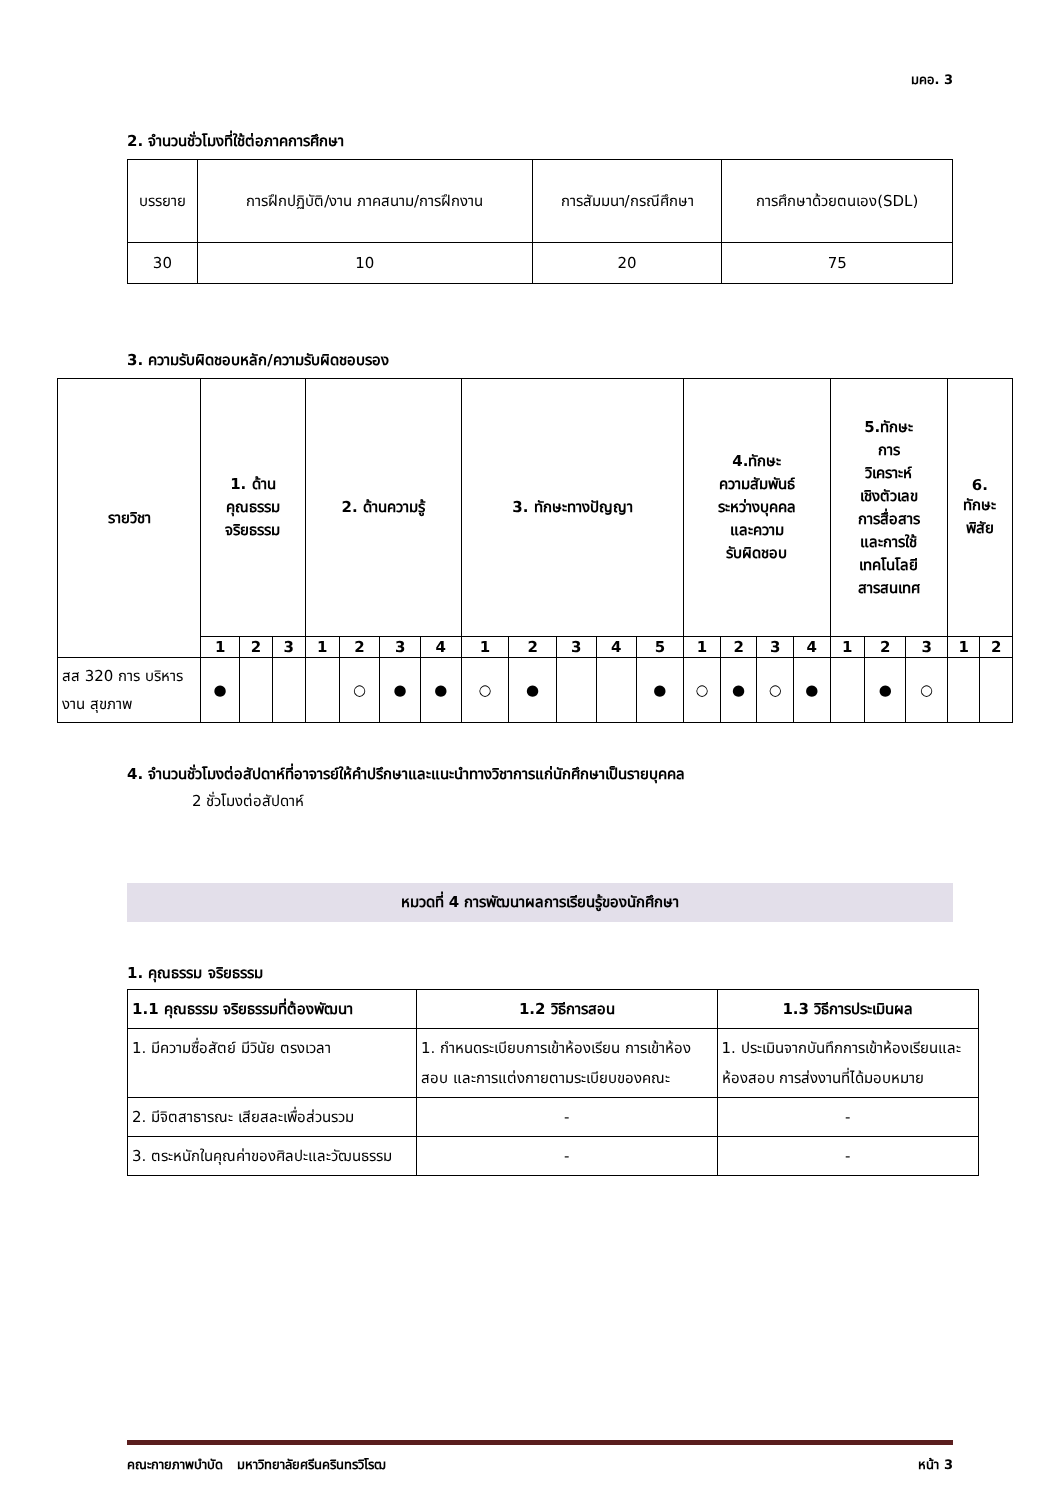มคอ. 3
2. จำนวนชั่วโมงที่ใช้ต่อภาคการศึกษา
| บรรยาย | การฝึกปฏิบัติ/งาน ภาคสนาม/การฝึกงาน | การสัมมนา/กรณีศึกษา | การศึกษาด้วยตนเอง(SDL) |
| 30 | 10 | 20 | 75 |
3. ความรับผิดชอบหลัก/ความรับผิดชอบรอง
| รายวิชา | 1. ด้าน คุณธรรม จริยธรรม | | | 2. ด้านความรู้ | | | | 3. ทักษะทางปัญญา | | | | | 4.ทักษะ ความสัมพันธ์ ระหว่างบุคคล และความ รับผิดชอบ | | | | 5.ทักษะ การ วิเคราะห์ เชิงตัวเลข การสื่อสาร และการใช้ เทคโนโลยี สารสนเทศ | | | 6. ทักษะ พิสัย | |
| --- | --- | --- | --- | --- | --- | --- | --- | --- | --- | --- | --- | --- | --- | --- | --- | --- | --- | --- | --- | --- | --- |
| | 1 | 2 | 3 | 1 | 2 | 3 | 4 | 1 | 2 | 3 | 4 | 5 | 1 | 2 | 3 | 4 | 1 | 2 | 3 | 1 | 2 |
| สส 320 การ บริหารงาน สุขภาพ | ● | | | | ○ | ● | ● | ○ | ● | | | ● | ○ | ● | ○ | ● | | ● | ○ | | |
4. จำนวนชั่วโมงต่อสัปดาห์ที่อาจารย์ให้คำปรึกษาและแนะนำทางวิชาการแก่นักศึกษาเป็นรายบุคคล
2 ชั่วโมงต่อสัปดาห์
หมวดที่ 4 การพัฒนาผลการเรียนรู้ของนักศึกษา
1. คุณธรรม จริยธรรม
| 1.1 คุณธรรม จริยธรรมที่ต้องพัฒนา | 1.2 วิธีการสอน | 1.3 วิธีการประเมินผล |
| 1. มีความซื่อสัตย์ มีวินัย ตรงเวลา | 1. กำหนดระเบียบการเข้าห้องเรียน การเข้าห้องสอบ และการแต่งกายตามระเบียบของคณะ | 1. ประเมินจากบันทึกการเข้าห้องเรียนและห้องสอบ การส่งงานที่ได้มอบหมาย |
| 2. มีจิตสาธารณะ เสียสละเพื่อส่วนรวม | - | - |
| 3. ตระหนักในคุณค่าของศิลปะและวัฒนธรรม | - | - |
คณะกายภาพบำบัด มหาวิทยาลัยศรีนครินทรวิโรฒ หน้า 3